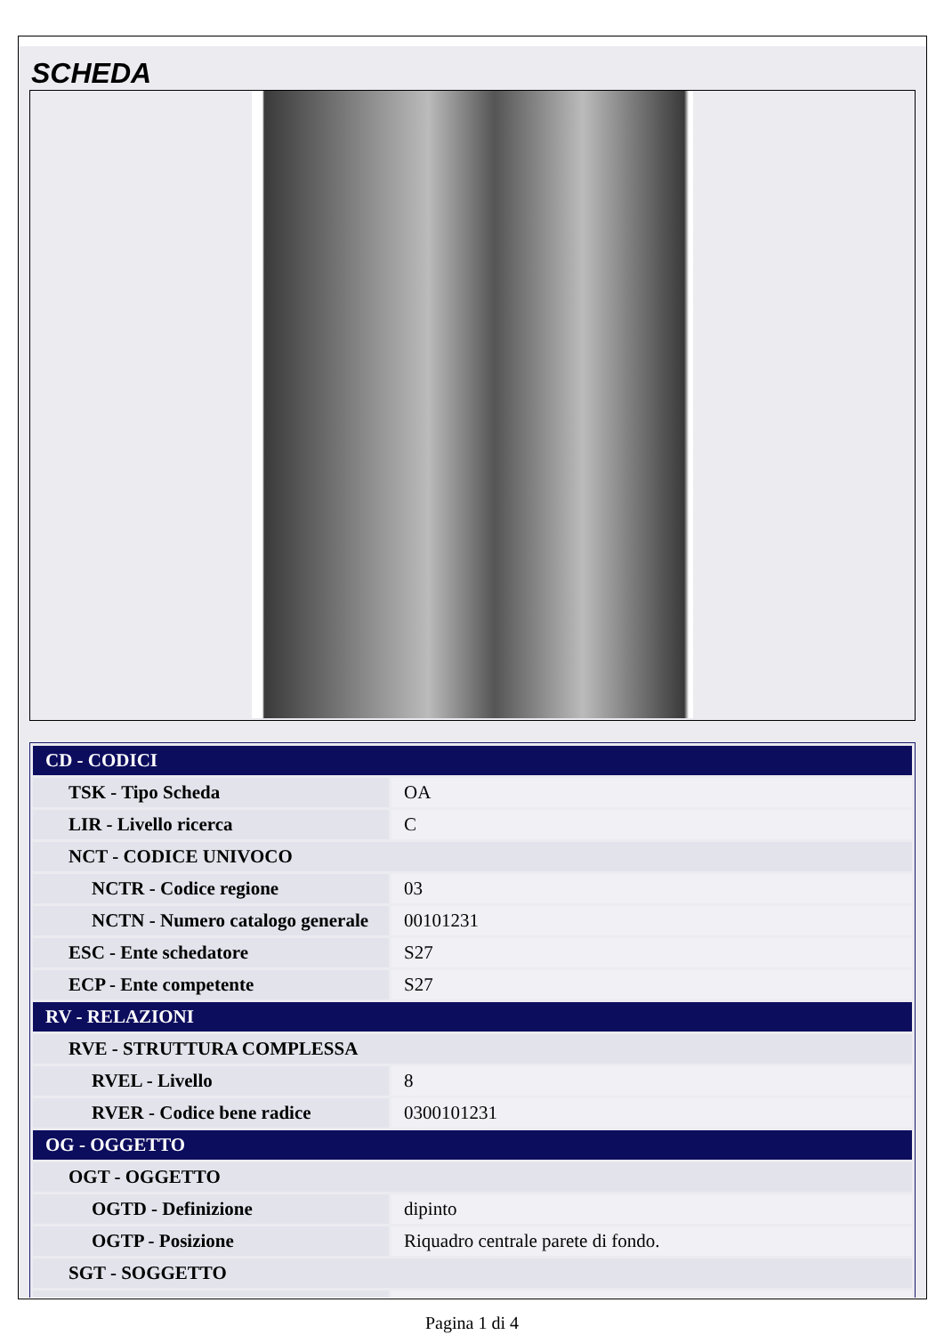SCHEDA
| CD - CODICI | |
| TSK - Tipo Scheda | OA |
| LIR - Livello ricerca | C |
| NCT - CODICE UNIVOCO | |
| NCTR - Codice regione | 03 |
| NCTN - Numero catalogo generale | 00101231 |
| ESC - Ente schedatore | S27 |
| ECP - Ente competente | S27 |
| RV - RELAZIONI | |
| RVE - STRUTTURA COMPLESSA | |
| RVEL - Livello | 8 |
| RVER - Codice bene radice | 0300101231 |
| OG - OGGETTO | |
| OGT - OGGETTO | |
| OGTD - Definizione | dipinto |
| OGTP - Posizione | Riquadro centrale parete di fondo. |
| SGT - SOGGETTO | |
Pagina 1 di 4